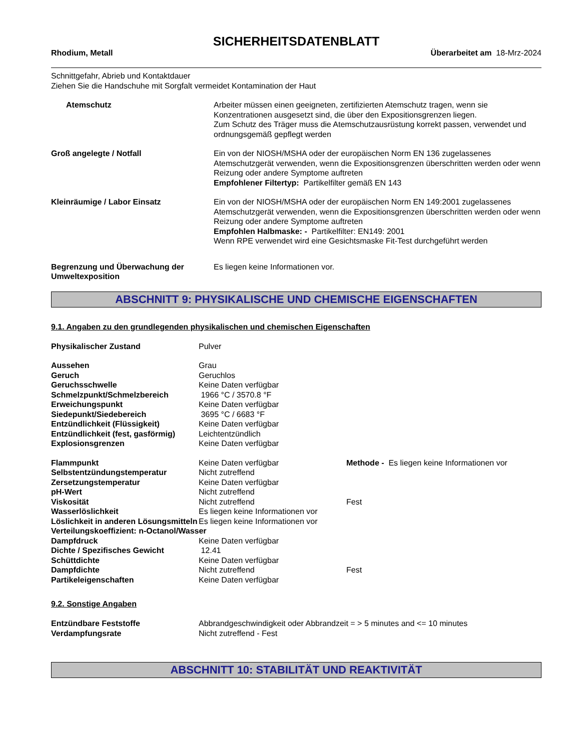SICHERHEITSDATENBLATT
Rhodium, Metall Überarbeitet am 18-Mrz-2024
Schnittgefahr, Abrieb und Kontaktdauer
Ziehen Sie die Handschuhe mit Sorgfalt vermeidet Kontamination der Haut
| Atemschutz | Arbeiter müssen einen geeigneten, zertifizierten Atemschutz tragen, wenn sie Konzentrationen ausgesetzt sind, die über den Expositionsgrenzen liegen. Zum Schutz des Träger muss die Atemschutzausrüstung korrekt passen, verwendet und ordnungsgemäß gepflegt werden |
| Groß angelegte / Notfall | Ein von der NIOSH/MSHA oder der europäischen Norm EN 136 zugelassenes Atemschutzgerät verwenden, wenn die Expositionsgrenzen überschritten werden oder wenn Reizung oder andere Symptome auftreten Empfohlener Filtertyp: Partikelfilter gemäß EN 143 |
| Kleinräumige / Labor Einsatz | Ein von der NIOSH/MSHA oder der europäischen Norm EN 149:2001 zugelassenes Atemschutzgerät verwenden, wenn die Expositionsgrenzen überschritten werden oder wenn Reizung oder andere Symptome auftreten Empfohlen Halbmaske: - Partikelfilter: EN149: 2001 Wenn RPE verwendet wird eine Gesichtsmaske Fit-Test durchgeführt werden |
| Begrenzung und Überwachung der Umweltexposition | Es liegen keine Informationen vor. |
ABSCHNITT 9: PHYSIKALISCHE UND CHEMISCHE EIGENSCHAFTEN
9.1. Angaben zu den grundlegenden physikalischen und chemischen Eigenschaften
| Physikalischer Zustand | Pulver | |
| Aussehen | Grau | |
| Geruch | Geruchlos | |
| Geruchsschwelle | Keine Daten verfügbar | |
| Schmelzpunkt/Schmelzbereich | 1966 °C / 3570.8 °F | |
| Erweichungspunkt | Keine Daten verfügbar | |
| Siedepunkt/Siedebereich | 3695 °C / 6683 °F | |
| Entzündlichkeit (Flüssigkeit) | Keine Daten verfügbar | |
| Entzündlichkeit (fest, gasförmig) | Leichtentzündlich | |
| Explosionsgrenzen | Keine Daten verfügbar | |
| Flammpunkt | Keine Daten verfügbar | Methode - Es liegen keine Informationen vor |
| Selbstentzündungstemperatur | Nicht zutreffend | |
| Zersetzungstemperatur | Keine Daten verfügbar | |
| pH-Wert | Nicht zutreffend | |
| Viskosität | Nicht zutreffend | Fest |
| Wasserlöslichkeit | Es liegen keine Informationen vor | |
| Löslichkeit in anderen Lösungsmitteln | Es liegen keine Informationen vor | |
| Verteilungskoeffizient: n-Octanol/Wasser | | |
| Dampfdruck | Keine Daten verfügbar | |
| Dichte / Spezifisches Gewicht | 12.41 | |
| Schüttdichte | Keine Daten verfügbar | |
| Dampfdichte | Nicht zutreffend | Fest |
| Partikeleigenschaften | Keine Daten verfügbar | |
9.2. Sonstige Angaben
| Entzündbare Feststoffe | Abbrandgeschwindigkeit oder Abbrandzeit = > 5 minutes and <= 10 minutes |
| Verdampfungsrate | Nicht zutreffend - Fest |
ABSCHNITT 10: STABILITÄT UND REAKTIVITÄT